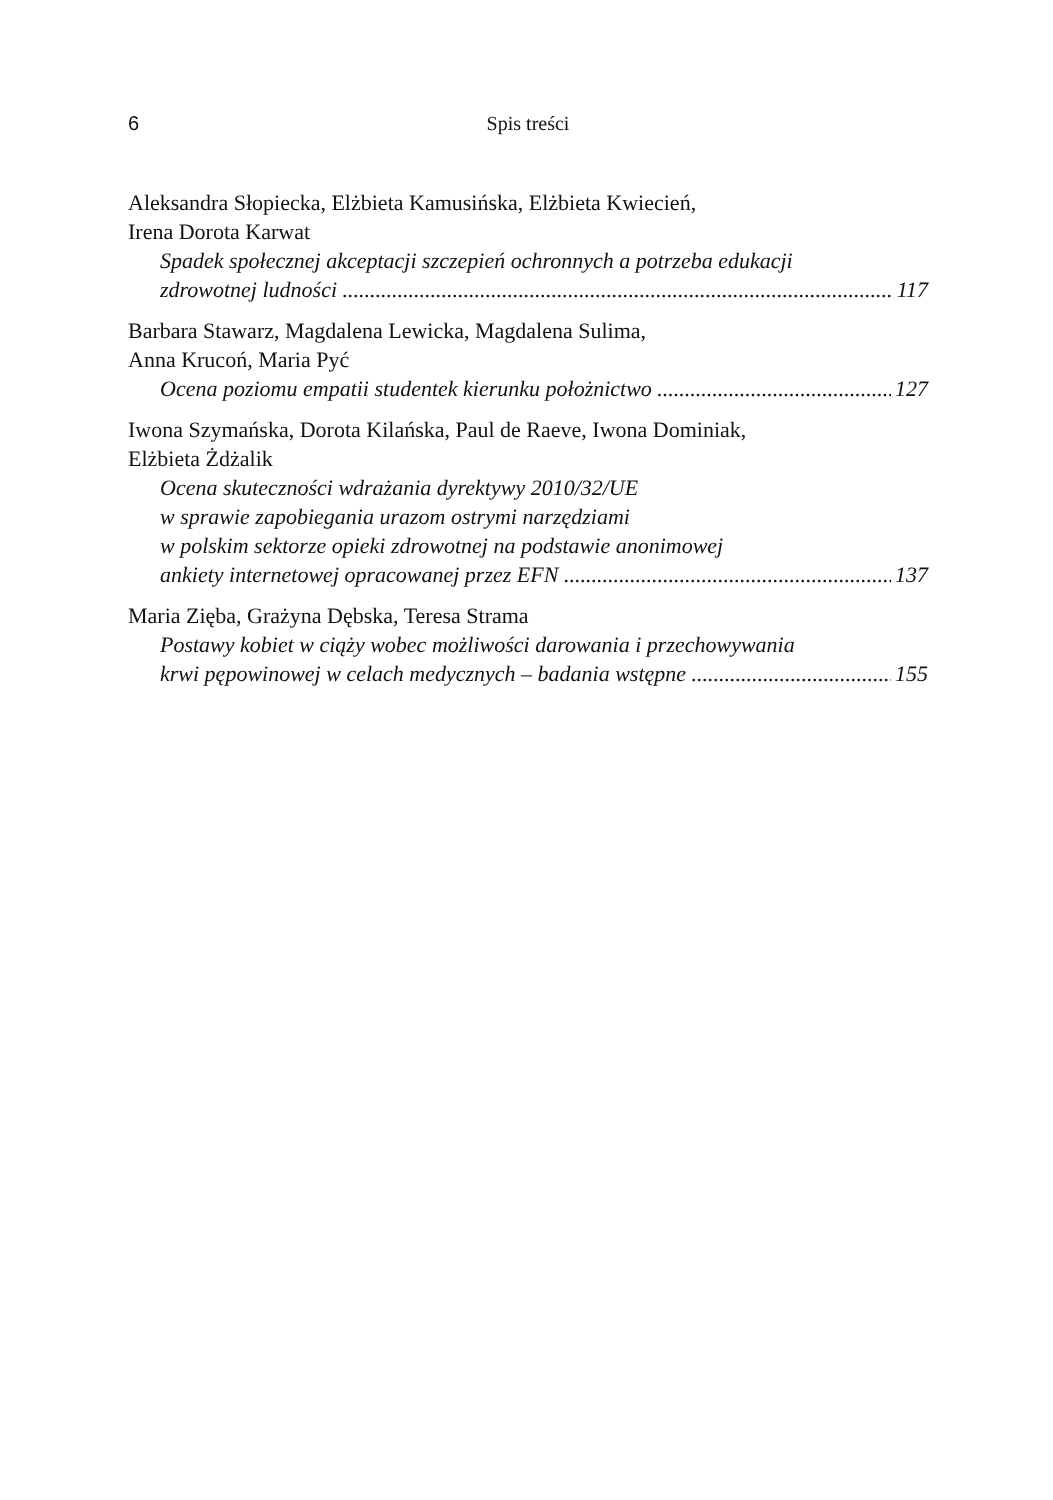6 Spis treści
Aleksandra Słopiecka, Elżbieta Kamusińska, Elżbieta Kwiecień,
Irena Dorota Karwat
Spadek społecznej akceptacji szczepień ochronnych a potrzeba edukacji
zdrowotnej ludności 117
Barbara Stawarz, Magdalena Lewicka, Magdalena Sulima,
Anna Krucoń, Maria Pyć
Ocena poziomu empatii studentek kierunku położnictwo 127
Iwona Szymańska, Dorota Kilańska, Paul de Raeve, Iwona Dominiak,
Elżbieta Żdżalik
Ocena skuteczności wdrażania dyrektywy 2010/32/UE
w sprawie zapobiegania urazom ostrymi narzędziami
w polskim sektorze opieki zdrowotnej na podstawie anonimowej
ankiety internetowej opracowanej przez EFN 137
Maria Zięba, Grażyna Dębska, Teresa Strama
Postawy kobiet w ciąży wobec możliwości darowania i przechowywania
krwi pępowinowej w celach medycznych – badania wstępne 155